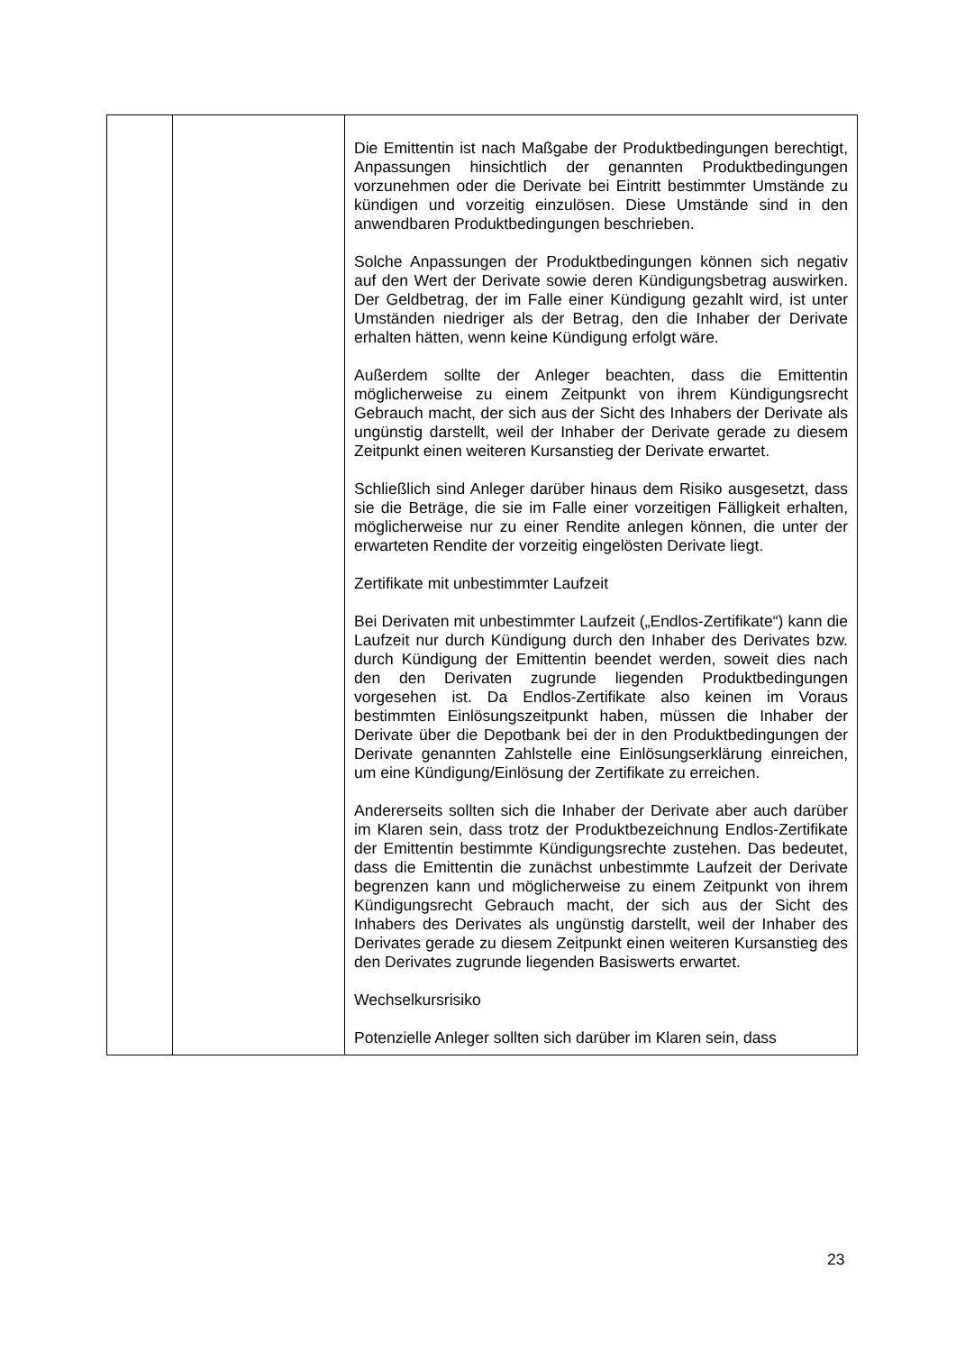| | | Die Emittentin ist nach Maßgabe der Produktbedingungen berechtigt, Anpassungen hinsichtlich der genannten Produkt­bedingungen vorzunehmen oder die Derivate bei Eintritt bestimmter Umstände zu kündigen und vorzeitig einzulösen. Diese Umstände sind in den anwendbaren Produkt­bedingungen beschrieben. Solche Anpassungen der Produktbedingungen können sich negativ auf den Wert der Derivate sowie deren Kündigungs­betrag auswirken. Der Geldbetrag, der im Falle einer Kündigung gezahlt wird, ist unter Umständen niedriger als der Betrag, den die Inhaber der Derivate erhalten hätten, wenn keine Kündigung erfolgt wäre. Außerdem sollte der Anleger beachten, dass die Emittentin möglicherweise zu einem Zeitpunkt von ihrem Kündigungs­recht Gebrauch macht, der sich aus der Sicht des Inhabers der Derivate als ungünstig darstellt, weil der Inhaber der Derivate gerade zu diesem Zeitpunkt einen weiteren Kursanstieg der Derivate erwartet. Schließlich sind Anleger darüber hinaus dem Risiko aus­gesetzt, dass sie die Beträge, die sie im Falle einer vorzeitigen Fälligkeit erhalten, möglicherweise nur zu einer Rendite anlegen können, die unter der erwarteten Rendite der vorzeitig eingelösten Derivate liegt. Zertifikate mit unbestimmter Laufzeit Bei Derivaten mit unbestimmter Laufzeit („Endlos-Zertifikate“) kann die Laufzeit nur durch Kündigung durch den Inhaber des Derivates bzw. durch Kündigung der Emittentin beendet werden, soweit dies nach den den Derivaten zugrunde liegenden Produktbedingungen vorgesehen ist. Da Endlos-Zertifikate also keinen im Voraus bestimmten Einlösungs­zeitpunkt haben, müssen die Inhaber der Derivate über die Depotbank bei der in den Produktbedingungen der Derivate genannten Zahlstelle eine Einlösungserklärung einreichen, um eine Kündigung/Einlösung der Zertifikate zu erreichen. Andererseits sollten sich die Inhaber der Derivate aber auch darüber im Klaren sein, dass trotz der Produktbezeichnung Endlos-Zertifikate der Emittentin bestimmte Kündigungsrechte zustehen. Das bedeutet, dass die Emittentin die zunächst unbestimmte Laufzeit der Derivate begrenzen kann und möglicherweise zu einem Zeitpunkt von ihrem Kündigungs­recht Gebrauch macht, der sich aus der Sicht des Inhabers des Derivates als ungünstig darstellt, weil der Inhaber des Derivates gerade zu diesem Zeitpunkt einen weiteren Kurs­anstieg des den Derivates zugrunde liegenden Basiswerts erwartet. Wechselkursrisiko Potenzielle Anleger sollten sich darüber im Klaren sein, dass |
23